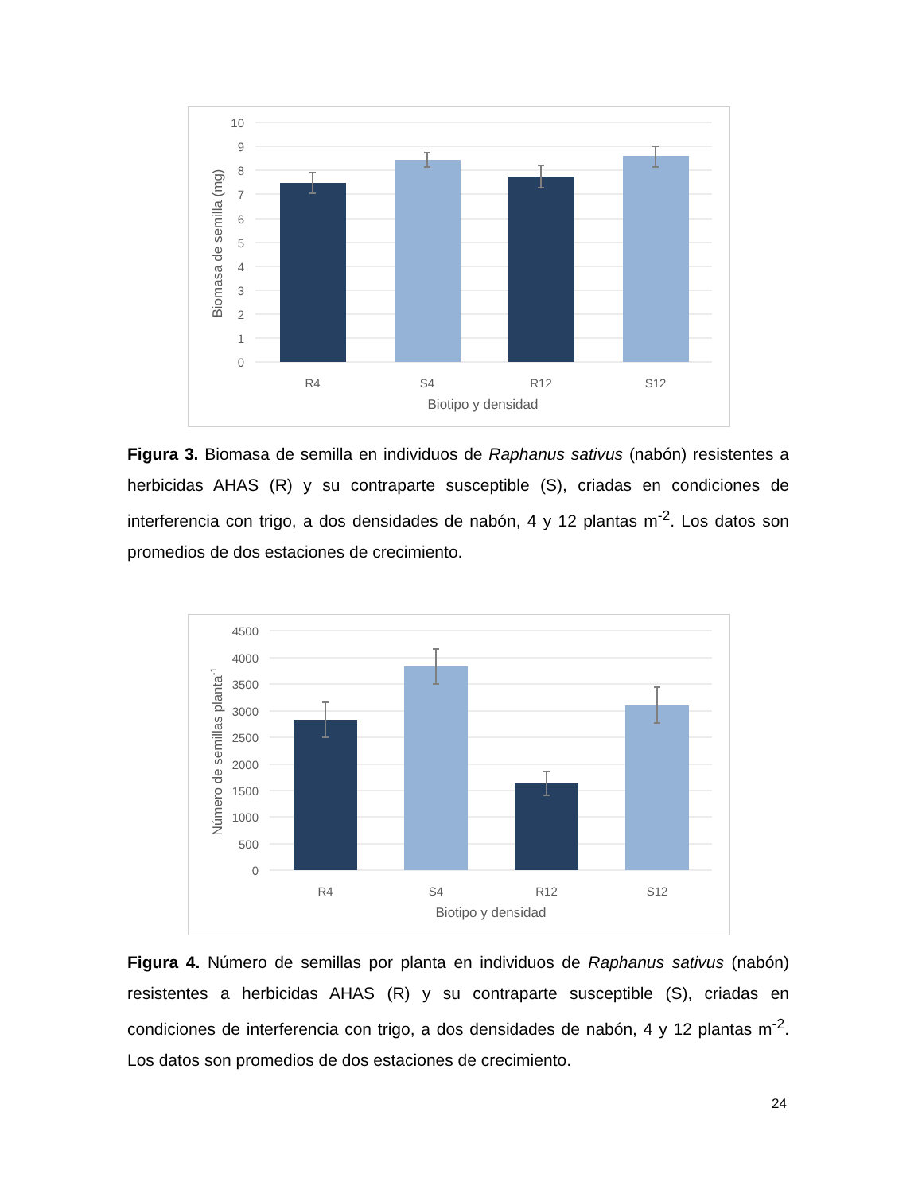10
9
8
7
6
5
4
3
2
1
0
R4
S4
R12
S12
Biotipo y densidad
Biomasa de semilla (mg)
Figura 3. Biomasa de semilla en individuos de Raphanus sativus (nabón) resistentes a herbicidas AHAS (R) y su contraparte susceptible (S), criadas en condiciones de interferencia con trigo, a dos densidades de nabón, 4 y 12 plantas m<sup>-2</sup>. Los datos son promedios de dos estaciones de crecimiento.
4500
4000
3500
3000
2500
2000
1500
1000
500
0
R4
S4
R12
S12
Biotipo y densidad
Número de semillas planta-1
Figura 4. Número de semillas por planta en individuos de Raphanus sativus (nabón) resistentes a herbicidas AHAS (R) y su contraparte susceptible (S), criadas en condiciones de interferencia con trigo, a dos densidades de nabón, 4 y 12 plantas m<sup>-2</sup>. Los datos son promedios de dos estaciones de crecimiento.
24